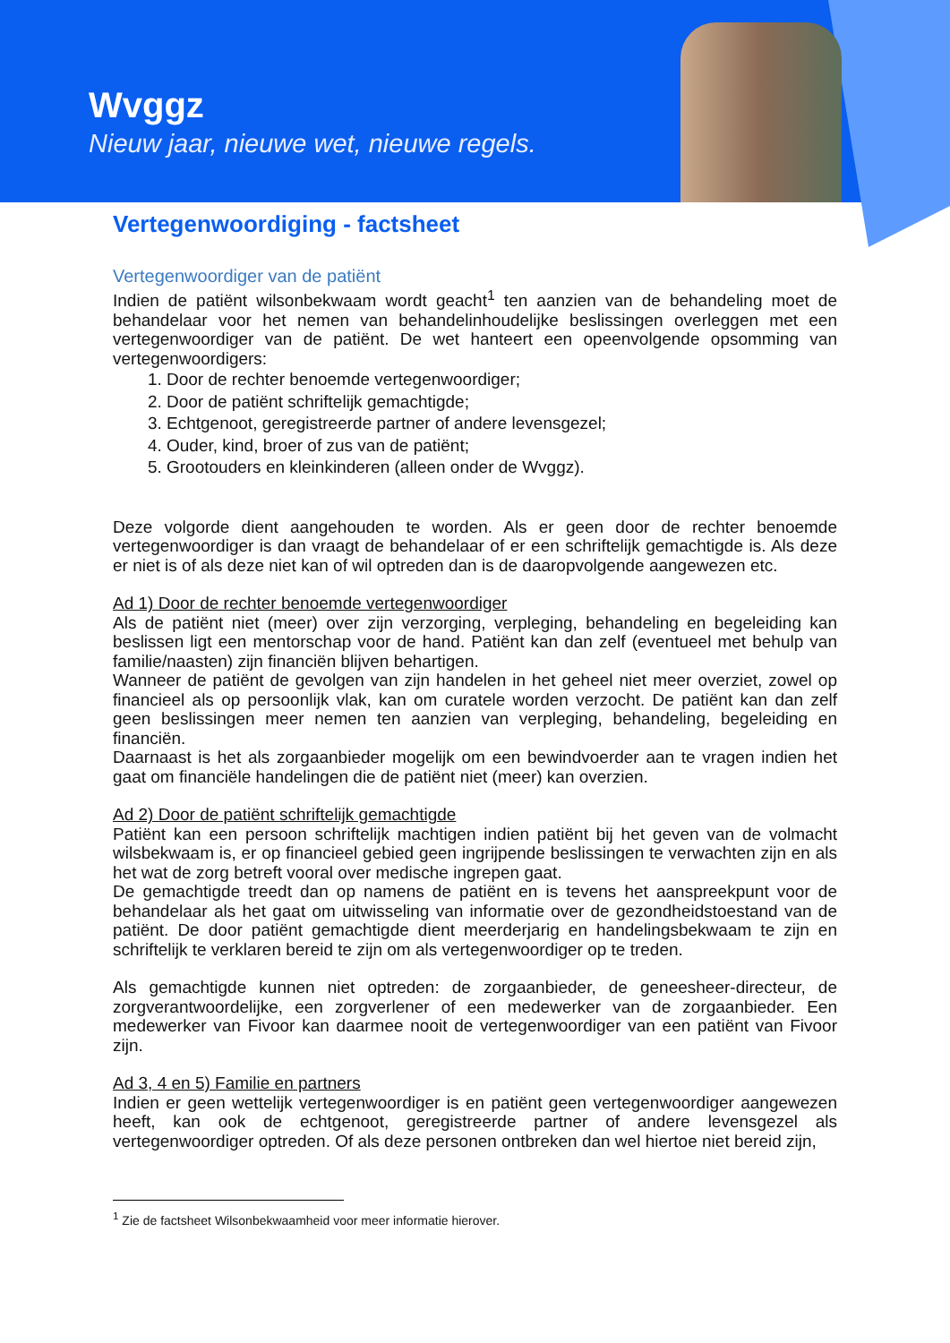Wvggz
Nieuw jaar, nieuwe wet, nieuwe regels.
Vertegenwoordiging - factsheet
Vertegenwoordiger van de patiënt
Indien de patiënt wilsonbekwaam wordt geacht<sup>1</sup> ten aanzien van de behandeling moet de behandelaar voor het nemen van behandelinhoudelijke beslissingen overleggen met een vertegenwoordiger van de patiënt. De wet hanteert een opeenvolgende opsomming van vertegenwoordigers:
1. Door de rechter benoemde vertegenwoordiger;
2. Door de patiënt schriftelijk gemachtigde;
3. Echtgenoot, geregistreerde partner of andere levensgezel;
4. Ouder, kind, broer of zus van de patiënt;
5. Grootouders en kleinkinderen (alleen onder de Wvggz).
Deze volgorde dient aangehouden te worden. Als er geen door de rechter benoemde vertegenwoordiger is dan vraagt de behandelaar of er een schriftelijk gemachtigde is. Als deze er niet is of als deze niet kan of wil optreden dan is de daaropvolgende aangewezen etc.
Ad 1) Door de rechter benoemde vertegenwoordiger
Als de patiënt niet (meer) over zijn verzorging, verpleging, behandeling en begeleiding kan beslissen ligt een mentorschap voor de hand. Patiënt kan dan zelf (eventueel met behulp van familie/naasten) zijn financiën blijven behartigen.
Wanneer de patiënt de gevolgen van zijn handelen in het geheel niet meer overziet, zowel op financieel als op persoonlijk vlak, kan om curatele worden verzocht. De patiënt kan dan zelf geen beslissingen meer nemen ten aanzien van verpleging, behandeling, begeleiding en financiën.
Daarnaast is het als zorgaanbieder mogelijk om een bewindvoerder aan te vragen indien het gaat om financiële handelingen die de patiënt niet (meer) kan overzien.
Ad 2) Door de patiënt schriftelijk gemachtigde
Patiënt kan een persoon schriftelijk machtigen indien patiënt bij het geven van de volmacht wilsbekwaam is, er op financieel gebied geen ingrijpende beslissingen te verwachten zijn en als het wat de zorg betreft vooral over medische ingrepen gaat.
De gemachtigde treedt dan op namens de patiënt en is tevens het aanspreekpunt voor de behandelaar als het gaat om uitwisseling van informatie over de gezondheidstoestand van de patiënt. De door patiënt gemachtigde dient meerderjarig en handelingsbekwaam te zijn en schriftelijk te verklaren bereid te zijn om als vertegenwoordiger op te treden.
Als gemachtigde kunnen niet optreden: de zorgaanbieder, de geneesheer-directeur, de zorgverantwoordelijke, een zorgverlener of een medewerker van de zorgaanbieder. Een medewerker van Fivoor kan daarmee nooit de vertegenwoordiger van een patiënt van Fivoor zijn.
Ad 3, 4 en 5) Familie en partners
Indien er geen wettelijk vertegenwoordiger is en patiënt geen vertegenwoordiger aangewezen heeft, kan ook de echtgenoot, geregistreerde partner of andere levensgezel als vertegenwoordiger optreden. Of als deze personen ontbreken dan wel hiertoe niet bereid zijn,
<sup>1</sup> Zie de factsheet Wilsonbekwaamheid voor meer informatie hierover.